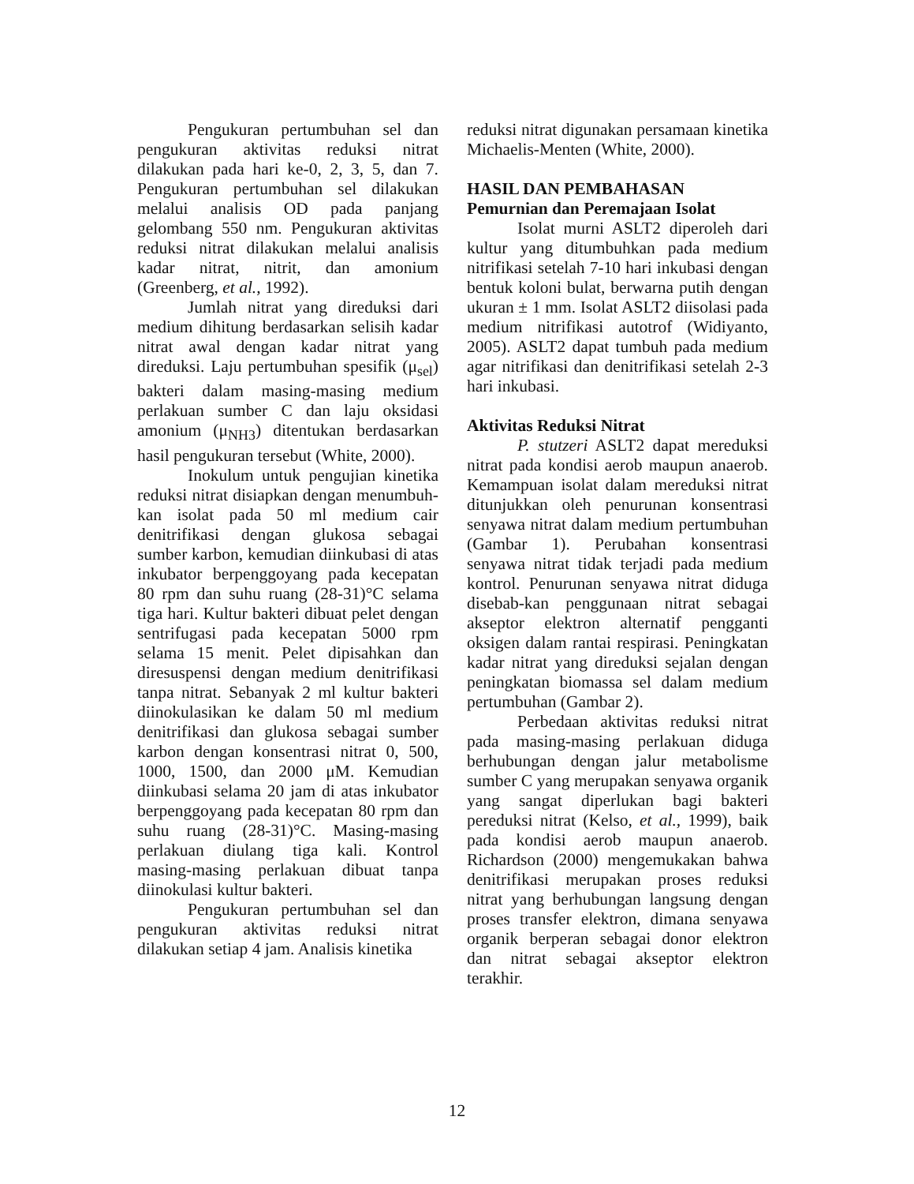Pengukuran pertumbuhan sel dan pengukuran aktivitas reduksi nitrat dilakukan pada hari ke-0, 2, 3, 5, dan 7. Pengukuran pertumbuhan sel dilakukan melalui analisis OD pada panjang gelombang 550 nm. Pengukuran aktivitas reduksi nitrat dilakukan melalui analisis kadar nitrat, nitrit, dan amonium (Greenberg, et al., 1992).
Jumlah nitrat yang direduksi dari medium dihitung berdasarkan selisih kadar nitrat awal dengan kadar nitrat yang direduksi. Laju pertumbuhan spesifik (μ<sub>sel</sub>) bakteri dalam masing-masing medium perlakuan sumber C dan laju oksidasi amonium (μ<sub>NH3</sub>) ditentukan berdasarkan hasil pengukuran tersebut (White, 2000).
Inokulum untuk pengujian kinetika reduksi nitrat disiapkan dengan menumbuh-kan isolat pada 50 ml medium cair denitrifikasi dengan glukosa sebagai sumber karbon, kemudian diinkubasi di atas inkubator berpenggoyang pada kecepatan 80 rpm dan suhu ruang (28-31)°C selama tiga hari. Kultur bakteri dibuat pelet dengan sentrifugasi pada kecepatan 5000 rpm selama 15 menit. Pelet dipisahkan dan diresuspensi dengan medium denitrifikasi tanpa nitrat. Sebanyak 2 ml kultur bakteri diinokulasikan ke dalam 50 ml medium denitrifikasi dan glukosa sebagai sumber karbon dengan konsentrasi nitrat 0, 500, 1000, 1500, dan 2000 μM. Kemudian diinkubasi selama 20 jam di atas inkubator berpenggoyang pada kecepatan 80 rpm dan suhu ruang (28-31)°C. Masing-masing perlakuan diulang tiga kali. Kontrol masing-masing perlakuan dibuat tanpa diinokulasi kultur bakteri.
Pengukuran pertumbuhan sel dan pengukuran aktivitas reduksi nitrat dilakukan setiap 4 jam. Analisis kinetika
reduksi nitrat digunakan persamaan kinetika Michaelis-Menten (White, 2000).
HASIL DAN PEMBAHASAN
Pemurnian dan Peremajaan Isolat
Isolat murni ASLT2 diperoleh dari kultur yang ditumbuhkan pada medium nitrifikasi setelah 7-10 hari inkubasi dengan bentuk koloni bulat, berwarna putih dengan ukuran ± 1 mm. Isolat ASLT2 diisolasi pada medium nitrifikasi autotrof (Widiyanto, 2005). ASLT2 dapat tumbuh pada medium agar nitrifikasi dan denitrifikasi setelah 2-3 hari inkubasi.
Aktivitas Reduksi Nitrat
P. stutzeri ASLT2 dapat mereduksi nitrat pada kondisi aerob maupun anaerob. Kemampuan isolat dalam mereduksi nitrat ditunjukkan oleh penurunan konsentrasi senyawa nitrat dalam medium pertumbuhan (Gambar 1). Perubahan konsentrasi senyawa nitrat tidak terjadi pada medium kontrol. Penurunan senyawa nitrat diduga disebab-kan penggunaan nitrat sebagai akseptor elektron alternatif pengganti oksigen dalam rantai respirasi. Peningkatan kadar nitrat yang direduksi sejalan dengan peningkatan biomassa sel dalam medium pertumbuhan (Gambar 2).
Perbedaan aktivitas reduksi nitrat pada masing-masing perlakuan diduga berhubungan dengan jalur metabolisme sumber C yang merupakan senyawa organik yang sangat diperlukan bagi bakteri pereduksi nitrat (Kelso, et al., 1999), baik pada kondisi aerob maupun anaerob. Richardson (2000) mengemukakan bahwa denitrifikasi merupakan proses reduksi nitrat yang berhubungan langsung dengan proses transfer elektron, dimana senyawa organik berperan sebagai donor elektron dan nitrat sebagai akseptor elektron terakhir.
12